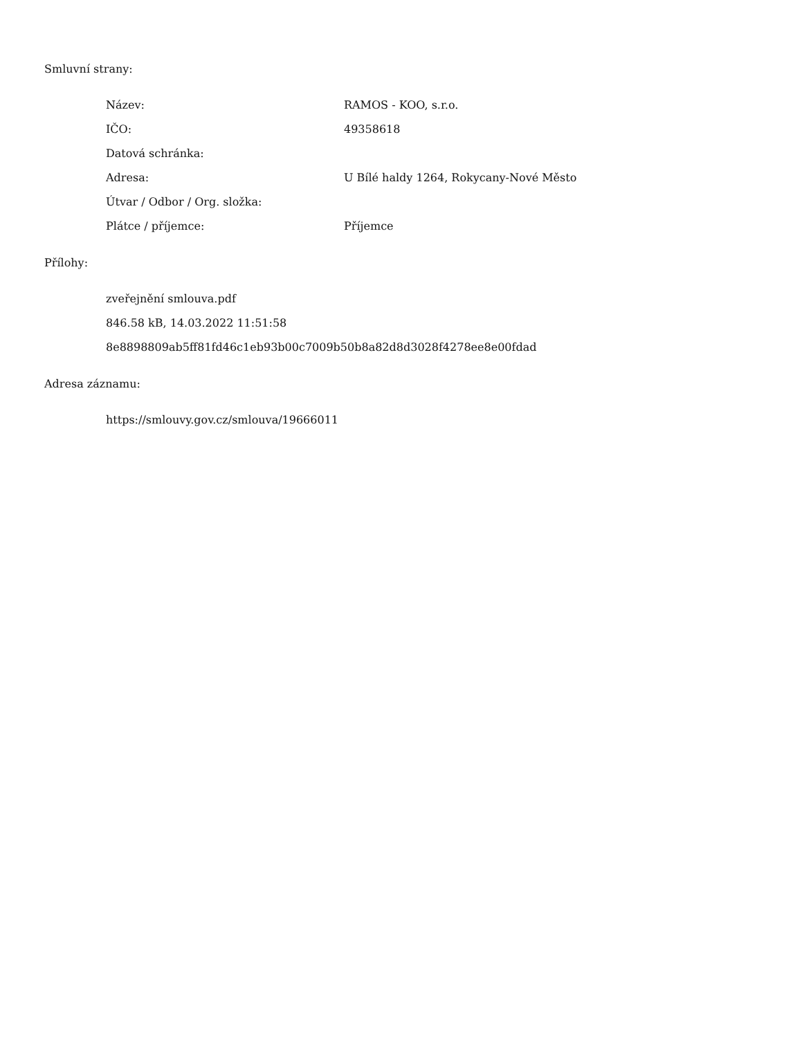Smluvní strany:
Název: RAMOS - KOO, s.r.o.
IČO: 49358618
Datová schránka:
Adresa: U Bílé haldy 1264, Rokycany-Nové Město
Útvar / Odbor / Org. složka:
Plátce / příjemce: Příjemce
Přílohy:
zveřejnění smlouva.pdf
846.58 kB, 14.03.2022 11:51:58
8e8898809ab5ff81fd46c1eb93b00c7009b50b8a82d8d3028f4278ee8e00fdad
Adresa záznamu:
https://smlouvy.gov.cz/smlouva/19666011